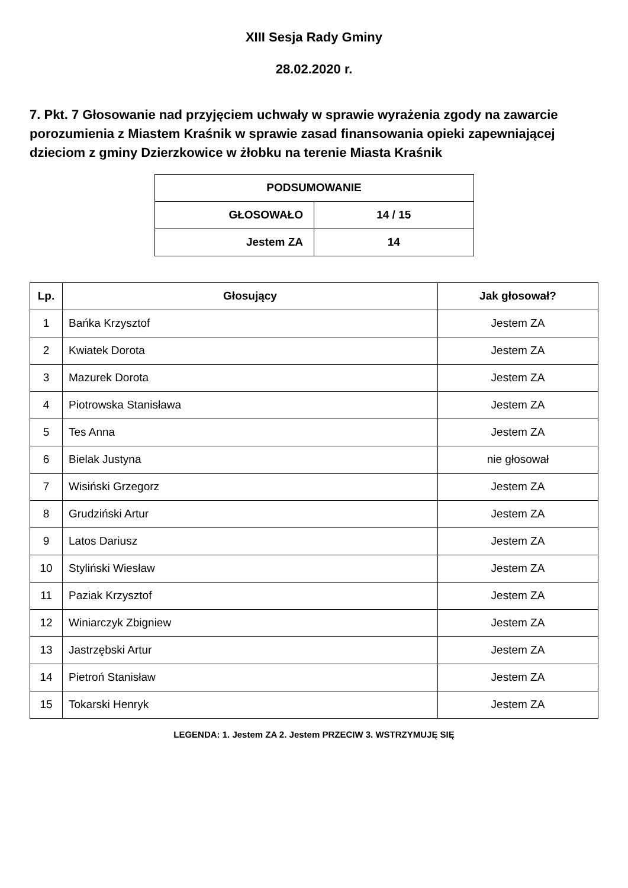XIII Sesja Rady Gminy
28.02.2020 r.
7. Pkt. 7 Głosowanie nad przyjęciem uchwały w sprawie wyrażenia zgody na zawarcie porozumienia z Miastem Kraśnik w sprawie zasad finansowania opieki zapewniającej dzieciom z gminy Dzierzkowice w żłobku na terenie Miasta Kraśnik
| PODSUMOWANIE | |
| --- | --- |
| GŁOSOWAŁO | 14 / 15 |
| Jestem ZA | 14 |
| Lp. | Głosujący | Jak głosował? |
| --- | --- | --- |
| 1 | Bańka Krzysztof | Jestem ZA |
| 2 | Kwiatek Dorota | Jestem ZA |
| 3 | Mazurek Dorota | Jestem ZA |
| 4 | Piotrowska Stanisława | Jestem ZA |
| 5 | Tes Anna | Jestem ZA |
| 6 | Bielak Justyna | nie głosował |
| 7 | Wisiński Grzegorz | Jestem ZA |
| 8 | Grudziński Artur | Jestem ZA |
| 9 | Latos Dariusz | Jestem ZA |
| 10 | Styliński Wiesław | Jestem ZA |
| 11 | Paziak Krzysztof | Jestem ZA |
| 12 | Winiarczyk Zbigniew | Jestem ZA |
| 13 | Jastrzębski Artur | Jestem ZA |
| 14 | Pietroń Stanisław | Jestem ZA |
| 15 | Tokarski Henryk | Jestem ZA |
LEGENDA: 1. Jestem ZA 2. Jestem PRZECIW 3. WSTRZYMUJĘ SIĘ